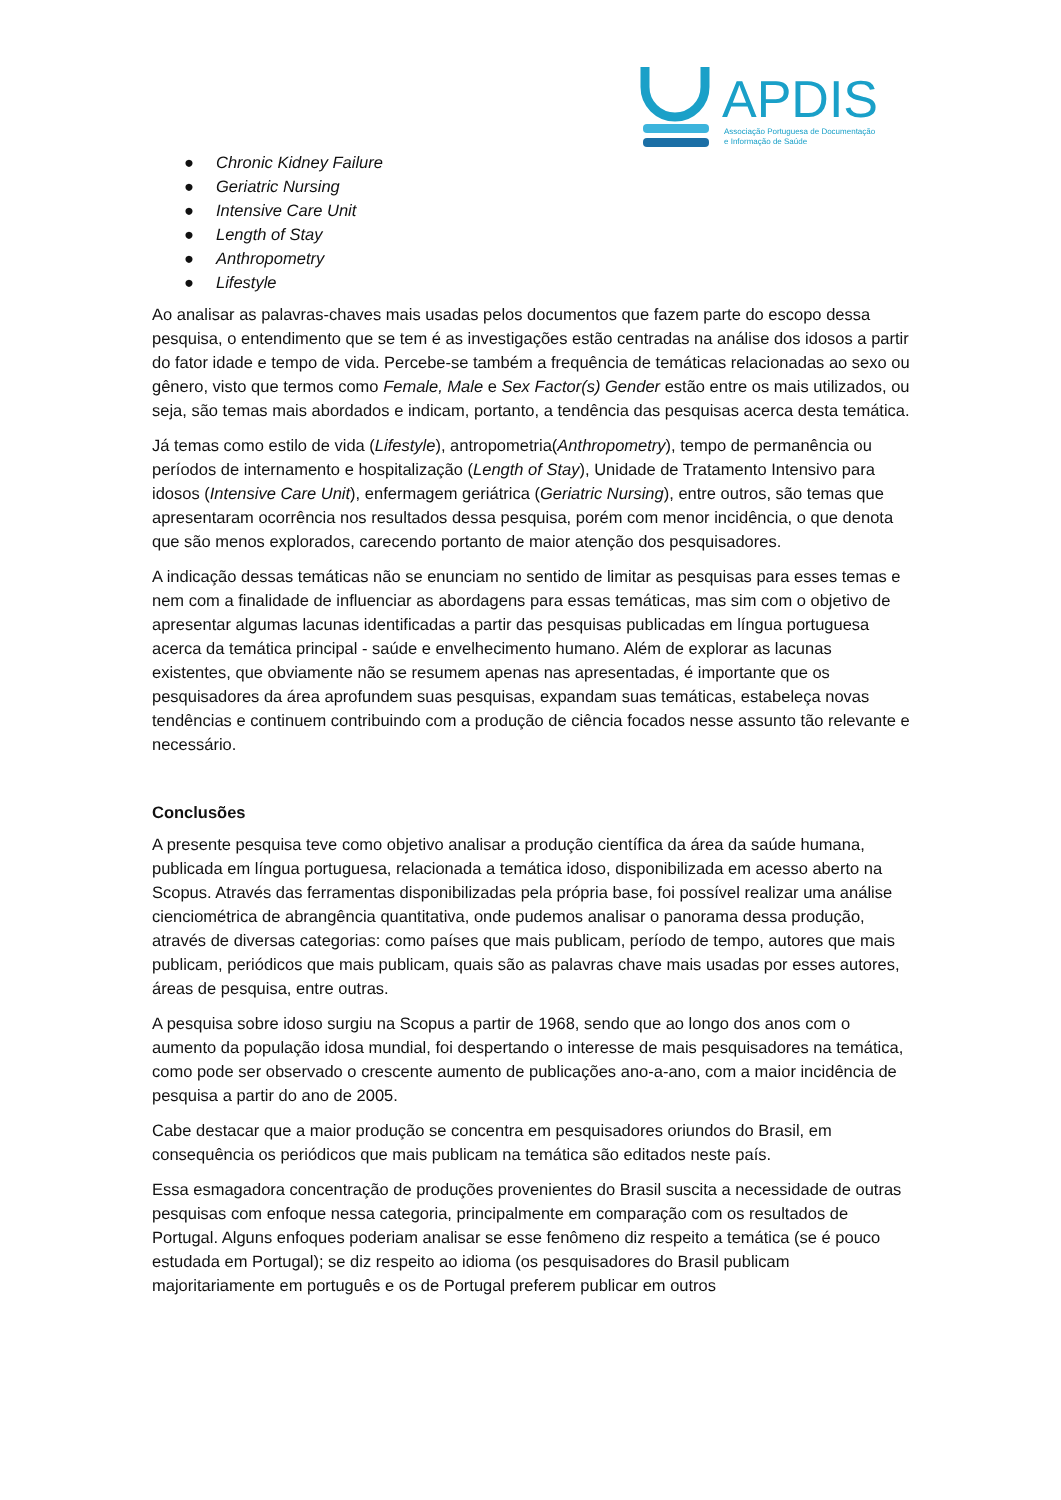APDIS
Associação Portuguesa de Documentação
e Informação de Saúde
● Chronic Kidney Failure
● Geriatric Nursing
● Intensive Care Unit
● Length of Stay
● Anthropometry
● Lifestyle
Ao analisar as palavras-chaves mais usadas pelos documentos que fazem parte do escopo dessa pesquisa, o entendimento que se tem é as investigações estão centradas na análise dos idosos a partir do fator idade e tempo de vida. Percebe-se também a frequência de temáticas relacionadas ao sexo ou gênero, visto que termos como Female, Male e Sex Factor(s) Gender estão entre os mais utilizados, ou seja, são temas mais abordados e indicam, portanto, a tendência das pesquisas acerca desta temática.
Já temas como estilo de vida (Lifestyle), antropometria(Anthropometry), tempo de permanência ou períodos de internamento e hospitalização (Length of Stay), Unidade de Tratamento Intensivo para idosos (Intensive Care Unit), enfermagem geriátrica (Geriatric Nursing), entre outros, são temas que apresentaram ocorrência nos resultados dessa pesquisa, porém com menor incidência, o que denota que são menos explorados, carecendo portanto de maior atenção dos pesquisadores.
A indicação dessas temáticas não se enunciam no sentido de limitar as pesquisas para esses temas e nem com a finalidade de influenciar as abordagens para essas temáticas, mas sim com o objetivo de apresentar algumas lacunas identificadas a partir das pesquisas publicadas em língua portuguesa acerca da temática principal - saúde e envelhecimento humano. Além de explorar as lacunas existentes, que obviamente não se resumem apenas nas apresentadas, é importante que os pesquisadores da área aprofundem suas pesquisas, expandam suas temáticas, estabeleça novas tendências e continuem contribuindo com a produção de ciência focados nesse assunto tão relevante e necessário.
Conclusões
A presente pesquisa teve como objetivo analisar a produção científica da área da saúde humana, publicada em língua portuguesa, relacionada a temática idoso, disponibilizada em acesso aberto na Scopus. Através das ferramentas disponibilizadas pela própria base, foi possível realizar uma análise cienciométrica de abrangência quantitativa, onde pudemos analisar o panorama dessa produção, através de diversas categorias: como países que mais publicam, período de tempo, autores que mais publicam, periódicos que mais publicam, quais são as palavras chave mais usadas por esses autores, áreas de pesquisa, entre outras.
A pesquisa sobre idoso surgiu na Scopus a partir de 1968, sendo que ao longo dos anos com o aumento da população idosa mundial, foi despertando o interesse de mais pesquisadores na temática, como pode ser observado o crescente aumento de publicações ano-a-ano, com a maior incidência de pesquisa a partir do ano de 2005.
Cabe destacar que a maior produção se concentra em pesquisadores oriundos do Brasil, em consequência os periódicos que mais publicam na temática são editados neste país.
Essa esmagadora concentração de produções provenientes do Brasil suscita a necessidade de outras pesquisas com enfoque nessa categoria, principalmente em comparação com os resultados de Portugal. Alguns enfoques poderiam analisar se esse fenômeno diz respeito a temática (se é pouco estudada em Portugal); se diz respeito ao idioma (os pesquisadores do Brasil publicam majoritariamente em português e os de Portugal preferem publicar em outros